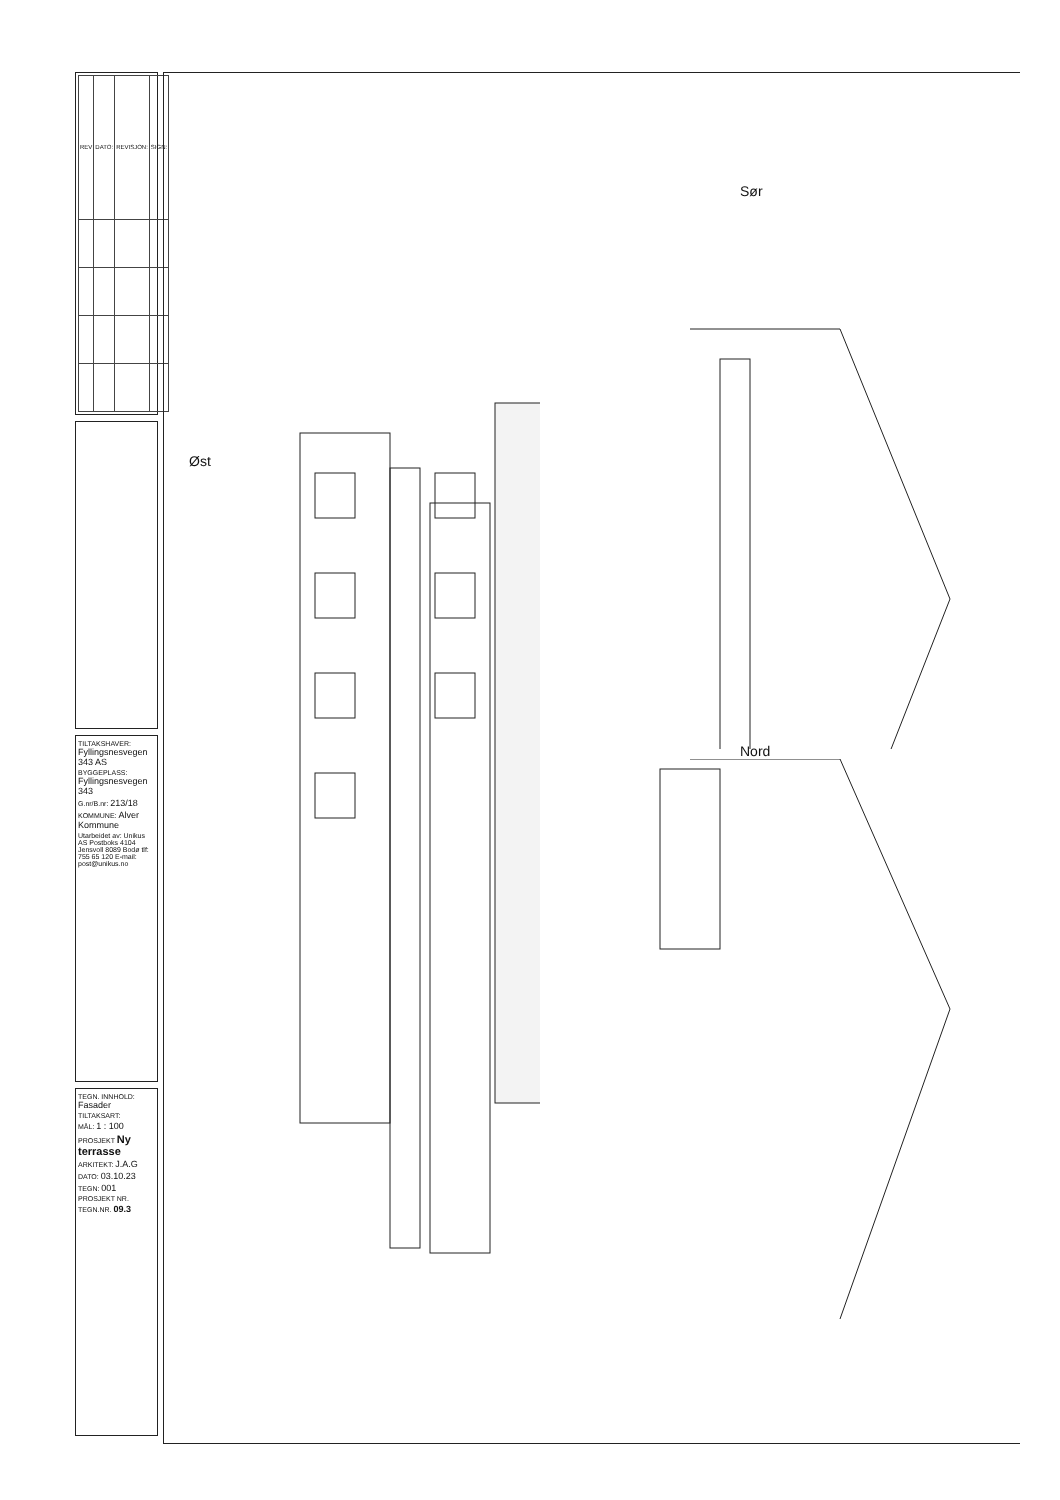| REV | DATO: | REVISJON: | SIGN: |
| --- | --- | --- | --- |
TILTAKSHAVER: Fyllingsnesvegen 343 AS
BYGGEPLASS: Fyllingsnesvegen 343
G.nr/B.nr: 213/18
KOMMUNE: Alver Kommune
Utarbeidet av: Unikus AS Postboks 4104 Jensvoll 8089 Bodø tlf: 755 65 120 E-mail: post@unikus.no
TEGN. INNHOLD: Fasader
TILTAKSART:
MÅL: 1 : 100
PROSJEKT Ny terrasse
ARKITEKT: J.A.G
DATO: 03.10.23
TEGN: 001
PROSJEKT NR.
TEGN.NR. 09.3
Øst
Sør
Nord